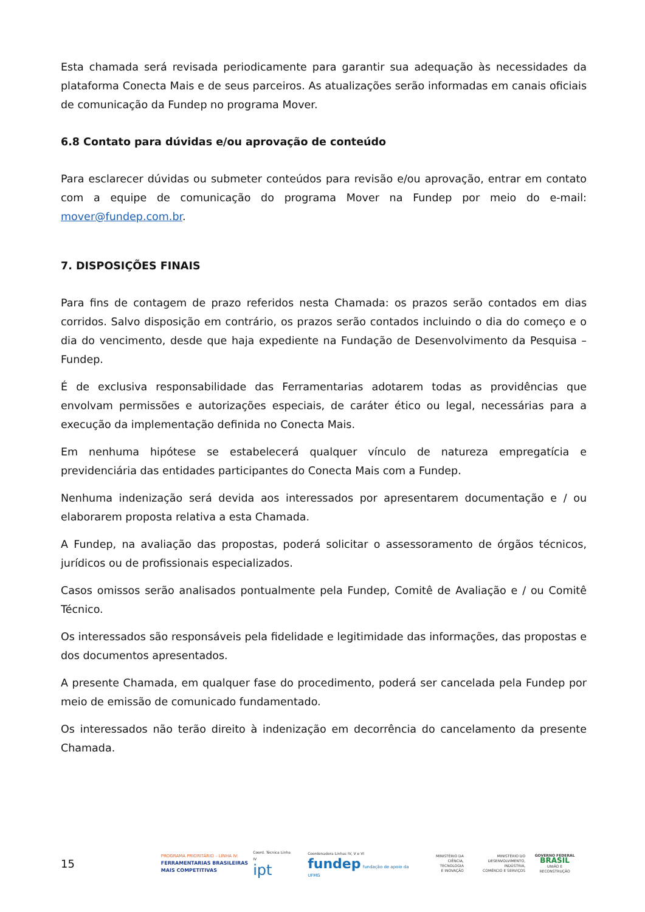Esta chamada será revisada periodicamente para garantir sua adequação às necessidades da plataforma Conecta Mais e de seus parceiros. As atualizações serão informadas em canais oficiais de comunicação da Fundep no programa Mover.
6.8 Contato para dúvidas e/ou aprovação de conteúdo
Para esclarecer dúvidas ou submeter conteúdos para revisão e/ou aprovação, entrar em contato com a equipe de comunicação do programa Mover na Fundep por meio do e-mail: mover@fundep.com.br.
7. DISPOSIÇÕES FINAIS
Para fins de contagem de prazo referidos nesta Chamada: os prazos serão contados em dias corridos. Salvo disposição em contrário, os prazos serão contados incluindo o dia do começo e o dia do vencimento, desde que haja expediente na Fundação de Desenvolvimento da Pesquisa – Fundep.
É de exclusiva responsabilidade das Ferramentarias adotarem todas as providências que envolvam permissões e autorizações especiais, de caráter ético ou legal, necessárias para a execução da implementação definida no Conecta Mais.
Em nenhuma hipótese se estabelecerá qualquer vínculo de natureza empregatícia e previdenciária das entidades participantes do Conecta Mais com a Fundep.
Nenhuma indenização será devida aos interessados por apresentarem documentação e / ou elaborarem proposta relativa a esta Chamada.
A Fundep, na avaliação das propostas, poderá solicitar o assessoramento de órgãos técnicos, jurídicos ou de profissionais especializados.
Casos omissos serão analisados pontualmente pela Fundep, Comitê de Avaliação e / ou Comitê Técnico.
Os interessados são responsáveis pela fidelidade e legitimidade das informações, das propostas e dos documentos apresentados.
A presente Chamada, em qualquer fase do procedimento, poderá ser cancelada pela Fundep por meio de emissão de comunicado fundamentado.
Os interessados não terão direito à indenização em decorrência do cancelamento da presente Chamada.
15
PROGRAMA PRIORITÁRIO – LINHA IV:
FERRAMENTARIAS BRASILEIRAS
MAIS COMPETITIVAS
Coord. Técnica Linha IV
ipt
Coordenadora Linhas IV, V e VI
fundep fundação de apoio da UFMG
MINISTÉRIO DA
CIÊNCIA, TECNOLOGIA
E INOVAÇÃO
MINISTÉRIO DO
DESENVOLVIMENTO, INDÚSTRIA,
COMÉRCIO E SERVIÇOS
GOVERNO FEDERAL
BRASIL
UNIÃO E RECONSTRUÇÃO